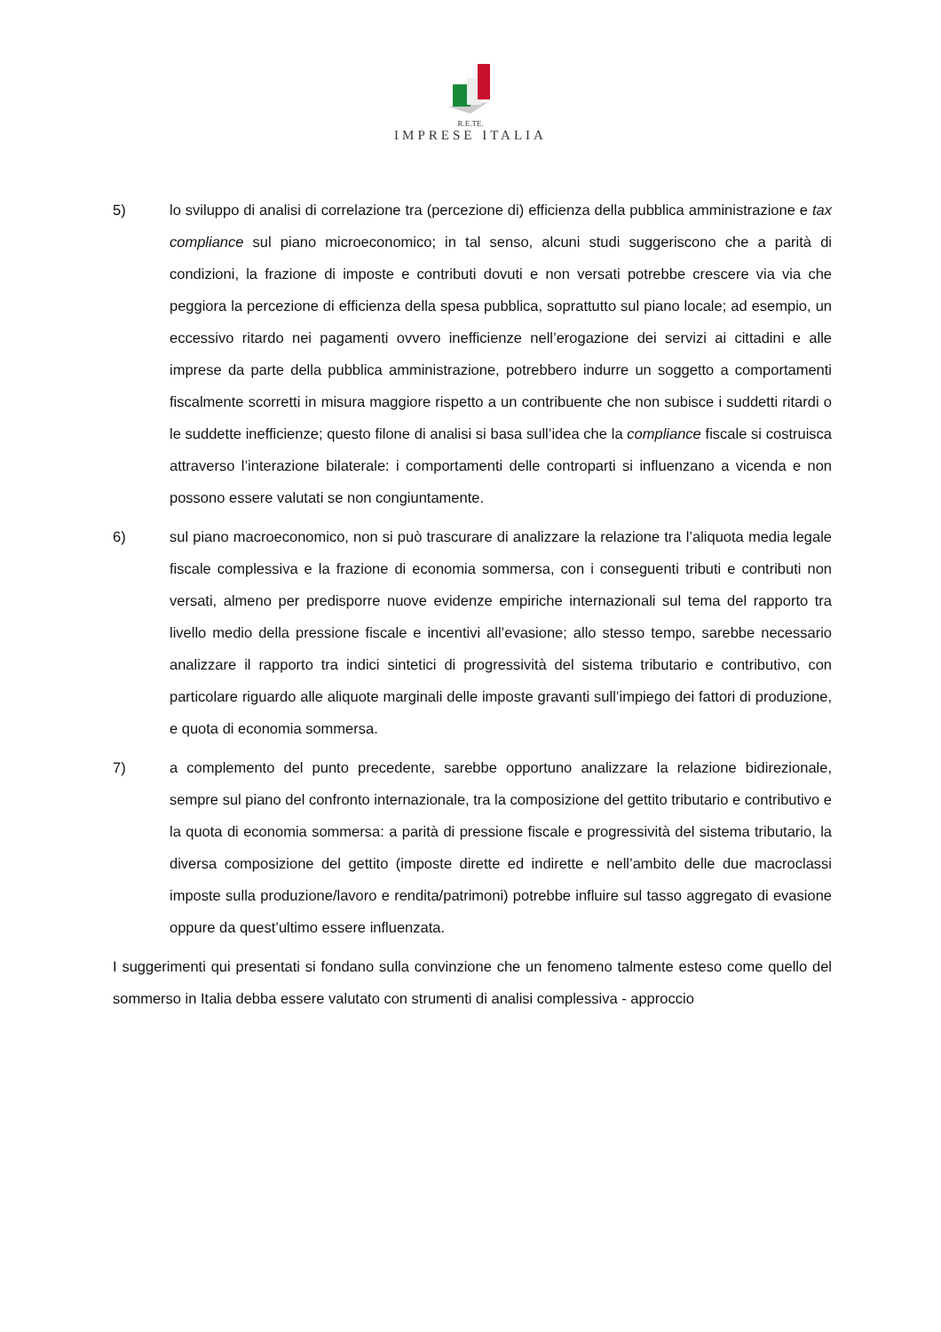R.E.TE.
IMPRESE ITALIA
5) lo sviluppo di analisi di correlazione tra (percezione di) efficienza della pubblica amministrazione e tax compliance sul piano microeconomico; in tal senso, alcuni studi suggeriscono che a parità di condizioni, la frazione di imposte e contributi dovuti e non versati potrebbe crescere via via che peggiora la percezione di efficienza della spesa pubblica, soprattutto sul piano locale; ad esempio, un eccessivo ritardo nei pagamenti ovvero inefficienze nell’erogazione dei servizi ai cittadini e alle imprese da parte della pubblica amministrazione, potrebbero indurre un soggetto a comportamenti fiscalmente scorretti in misura maggiore rispetto a un contribuente che non subisce i suddetti ritardi o le suddette inefficienze; questo filone di analisi si basa sull’idea che la compliance fiscale si costruisca attraverso l’interazione bilaterale: i comportamenti delle controparti si influenzano a vicenda e non possono essere valutati se non congiuntamente.
6) sul piano macroeconomico, non si può trascurare di analizzare la relazione tra l’aliquota media legale fiscale complessiva e la frazione di economia sommersa, con i conseguenti tributi e contributi non versati, almeno per predisporre nuove evidenze empiriche internazionali sul tema del rapporto tra livello medio della pressione fiscale e incentivi all’evasione; allo stesso tempo, sarebbe necessario analizzare il rapporto tra indici sintetici di progressività del sistema tributario e contributivo, con particolare riguardo alle aliquote marginali delle imposte gravanti sull’impiego dei fattori di produzione, e quota di economia sommersa.
7) a complemento del punto precedente, sarebbe opportuno analizzare la relazione bidirezionale, sempre sul piano del confronto internazionale, tra la composizione del gettito tributario e contributivo e la quota di economia sommersa: a parità di pressione fiscale e progressività del sistema tributario, la diversa composizione del gettito (imposte dirette ed indirette e nell’ambito delle due macroclassi imposte sulla produzione/lavoro e rendita/patrimoni) potrebbe influire sul tasso aggregato di evasione oppure da quest’ultimo essere influenzata.
I suggerimenti qui presentati si fondano sulla convinzione che un fenomeno talmente esteso come quello del sommerso in Italia debba essere valutato con strumenti di analisi complessiva - approccio